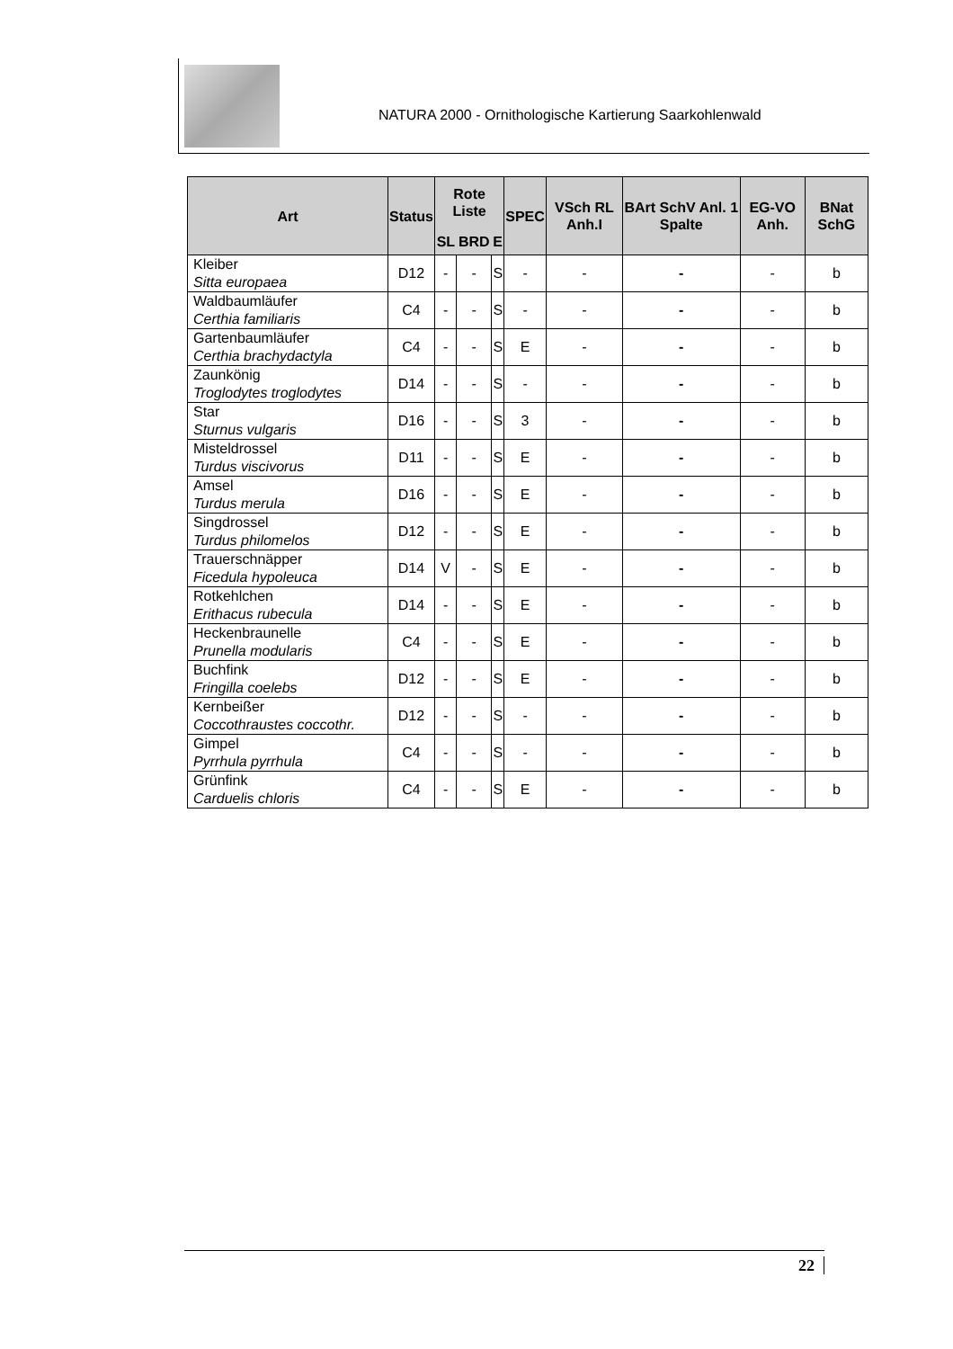NATURA 2000 - Ornithologische Kartierung Saarkohlenwald
| Art | Status | Rote Liste | | | SPEC | VSch RL Anh.I | BArt SchV Anl. 1 Spalte | EG-VO Anh. | BNat SchG |
| --- | --- | --- | --- | --- | --- | --- | --- | --- | --- |
| | | SL | BRD | E | | | | | |
| Kleiber Sitta europaea | D12 | - | - | S | - | - | - | - | b |
| Waldbaumläufer Certhia familiaris | C4 | - | - | S | - | - | - | - | b |
| Gartenbaumläufer Certhia brachydactyla | C4 | - | - | S | E | - | - | - | b |
| Zaunkönig Troglodytes troglodytes | D14 | - | - | S | - | - | - | - | b |
| Star Sturnus vulgaris | D16 | - | - | S | 3 | - | - | - | b |
| Misteldrossel Turdus viscivorus | D11 | - | - | S | E | - | - | - | b |
| Amsel Turdus merula | D16 | - | - | S | E | - | - | - | b |
| Singdrossel Turdus philomelos | D12 | - | - | S | E | - | - | - | b |
| Trauerschnäpper Ficedula hypoleuca | D14 | V | - | S | E | - | - | - | b |
| Rotkehlchen Erithacus rubecula | D14 | - | - | S | E | - | - | - | b |
| Heckenbraunelle Prunella modularis | C4 | - | - | S | E | - | - | - | b |
| Buchfink Fringilla coelebs | D12 | - | - | S | E | - | - | - | b |
| Kernbeißer Coccothraustes coccothr. | D12 | - | - | S | - | - | - | - | b |
| Gimpel Pyrrhula pyrrhula | C4 | - | - | S | - | - | - | - | b |
| Grünfink Carduelis chloris | C4 | - | - | S | E | - | - | - | b |
22